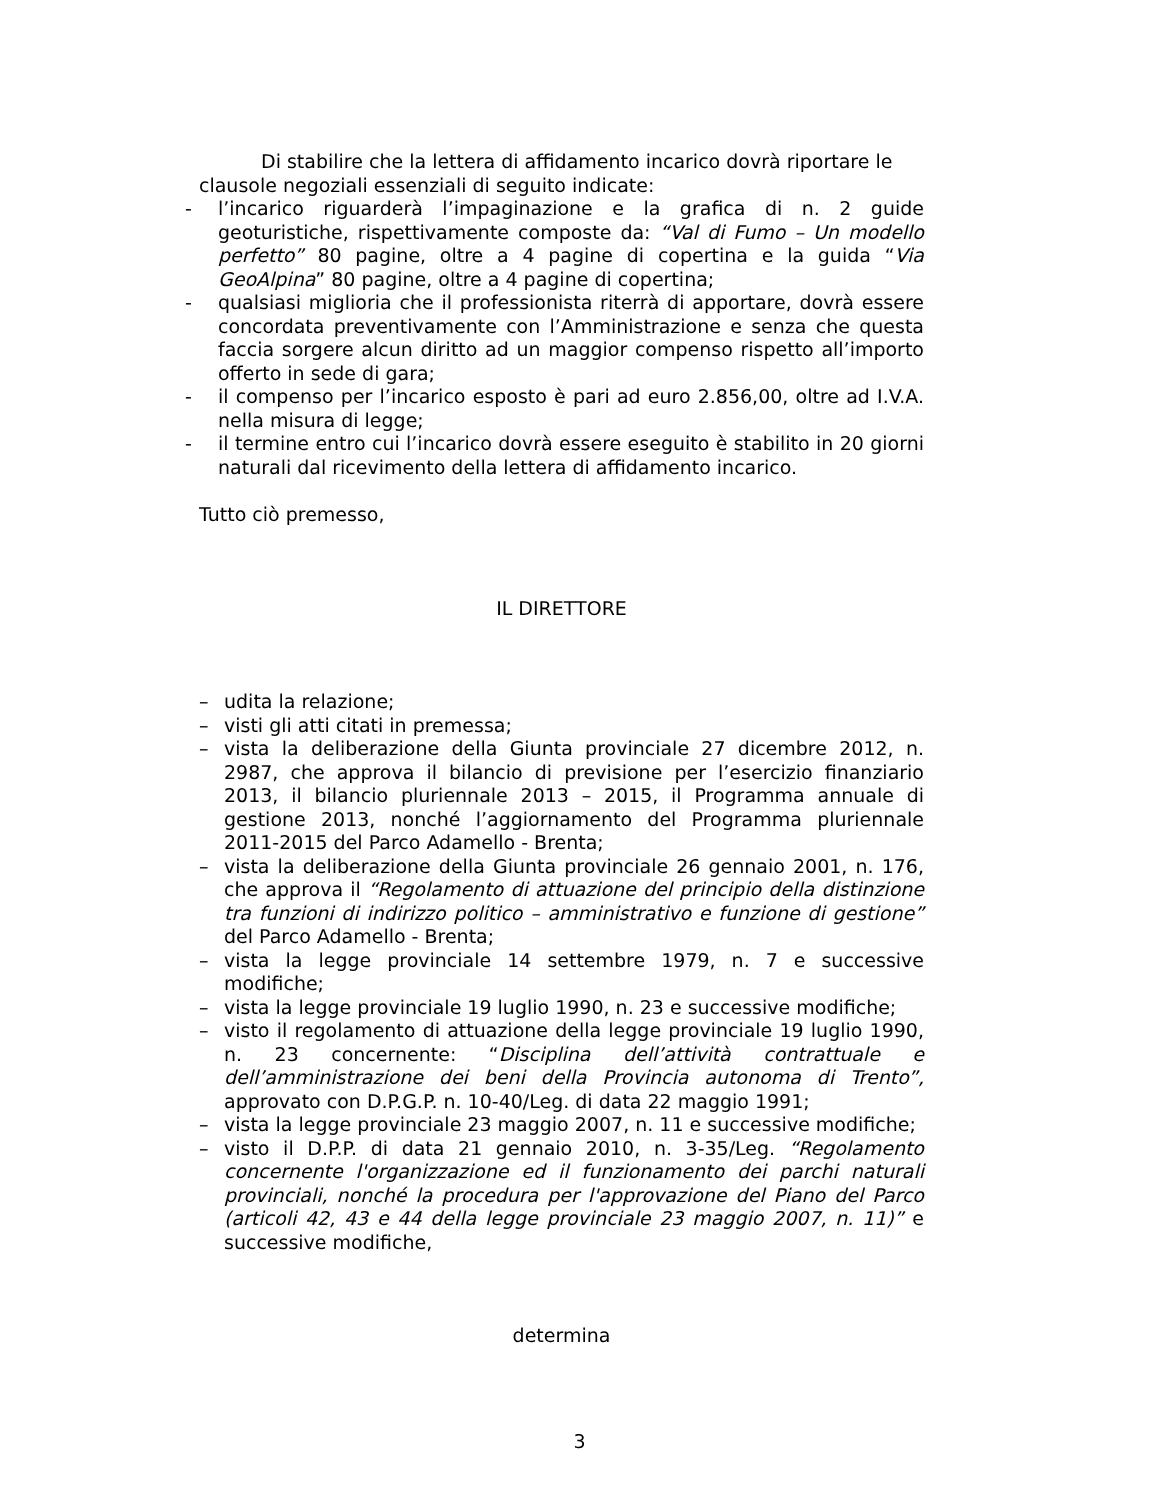Di stabilire che la lettera di affidamento incarico dovrà riportare le
clausole negoziali essenziali di seguito indicate:
- l’incarico riguarderà l’impaginazione e la grafica di n. 2 guide geoturistiche, rispettivamente composte da: “Val di Fumo – Un modello perfetto” 80 pagine, oltre a 4 pagine di copertina e la guida “Via GeoAlpina” 80 pagine, oltre a 4 pagine di copertina;
- qualsiasi miglioria che il professionista riterrà di apportare, dovrà essere concordata preventivamente con l’Amministrazione e senza che questa faccia sorgere alcun diritto ad un maggior compenso rispetto all’importo offerto in sede di gara;
- il compenso per l’incarico esposto è pari ad euro 2.856,00, oltre ad I.V.A. nella misura di legge;
- il termine entro cui l’incarico dovrà essere eseguito è stabilito in 20 giorni naturali dal ricevimento della lettera di affidamento incarico.
Tutto ciò premesso,
IL DIRETTORE
– udita la relazione;
– visti gli atti citati in premessa;
– vista la deliberazione della Giunta provinciale 27 dicembre 2012, n. 2987, che approva il bilancio di previsione per l’esercizio finanziario 2013, il bilancio pluriennale 2013 – 2015, il Programma annuale di gestione 2013, nonché l’aggiornamento del Programma pluriennale 2011-2015 del Parco Adamello - Brenta;
– vista la deliberazione della Giunta provinciale 26 gennaio 2001, n. 176, che approva il “Regolamento di attuazione del principio della distinzione tra funzioni di indirizzo politico – amministrativo e funzione di gestione” del Parco Adamello - Brenta;
– vista la legge provinciale 14 settembre 1979, n. 7 e successive modifiche;
– vista la legge provinciale 19 luglio 1990, n. 23 e successive modifiche;
– visto il regolamento di attuazione della legge provinciale 19 luglio 1990, n. 23 concernente: “Disciplina dell’attività contrattuale e dell’amministrazione dei beni della Provincia autonoma di Trento”, approvato con D.P.G.P. n. 10-40/Leg. di data 22 maggio 1991;
– vista la legge provinciale 23 maggio 2007, n. 11 e successive modifiche;
– visto il D.P.P. di data 21 gennaio 2010, n. 3-35/Leg. “Regolamento concernente l'organizzazione ed il funzionamento dei parchi naturali provinciali, nonché la procedura per l'approvazione del Piano del Parco (articoli 42, 43 e 44 della legge provinciale 23 maggio 2007, n. 11)” e successive modifiche,
determina
3